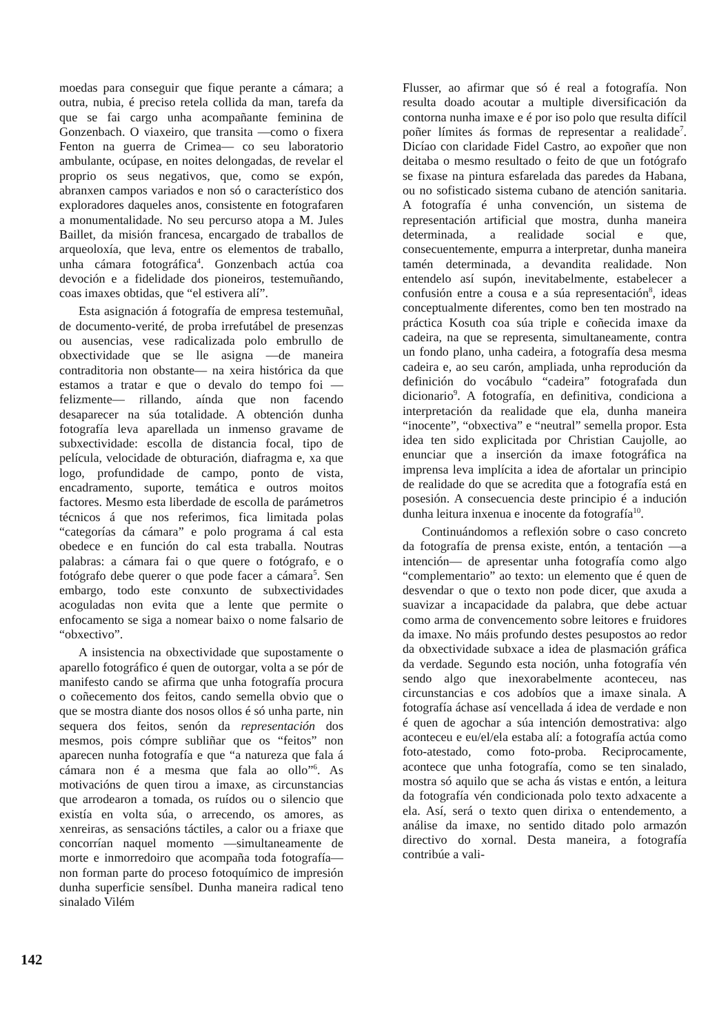moedas para conseguir que fique perante a cámara; a outra, nubia, é preciso retela collida da man, tarefa da que se fai cargo unha acompañante feminina de Gonzenbach. O viaxeiro, que transita —como o fixera Fenton na guerra de Crimea— co seu laboratorio ambulante, ocúpase, en noites delongadas, de revelar el proprio os seus negativos, que, como se expón, abranxen campos variados e non só o característico dos exploradores daqueles anos, consistente en fotografaren a monumentalidade. No seu percurso atopa a M. Jules Baillet, da misión francesa, encargado de traballos de arqueoloxía, que leva, entre os elementos de traballo, unha cámara fotográfica<sup>4</sup>. Gonzenbach actúa coa devoción e a fidelidade dos pioneiros, testemuñando, coas imaxes obtidas, que “el estivera alí”.
Esta asignación á fotografía de empresa testemuñal, de documento-verité, de proba irrefutábel de presenzas ou ausencias, vese radicalizada polo embrullo de obxectividade que se lle asigna —de maneira contraditoria non obstante— na xeira histórica da que estamos a tratar e que o devalo do tempo foi —felizmente— rillando, aínda que non facendo desaparecer na súa totalidade. A obtención dunha fotografía leva aparellada un inmenso gravame de subxectividade: escolla de distancia focal, tipo de película, velocidade de obturación, diafragma e, xa que logo, profundidade de campo, ponto de vista, encadramento, suporte, temática e outros moitos factores. Mesmo esta liberdade de escolla de parámetros técnicos á que nos referimos, fica limitada polas “categorías da cámara” e polo programa á cal esta obedece e en función do cal esta traballa. Noutras palabras: a cámara fai o que quere o fotógrafo, e o fotógrafo debe querer o que pode facer a cámara<sup>5</sup>. Sen embargo, todo este conxunto de subxectividades acoguladas non evita que a lente que permite o enfocamento se siga a nomear baixo o nome falsario de “obxectivo”.
A insistencia na obxectividade que supostamente o aparello fotográfico é quen de outorgar, volta a se pór de manifesto cando se afirma que unha fotografía procura o coñecemento dos feitos, cando semella obvio que o que se mostra diante dos nosos ollos é só unha parte, nin sequera dos feitos, senón da representación dos mesmos, pois cómpre subliñar que os “feitos” non aparecen nunha fotografía e que “a natureza que fala á cámara non é a mesma que fala ao ollo”<sup>6</sup>. As motivacións de quen tirou a imaxe, as circunstancias que arrodearon a tomada, os ruídos ou o silencio que existía en volta súa, o arrecendo, os amores, as xenreiras, as sensacións táctiles, a calor ou a friaxe que concorrían naquel momento —simultaneamente de morte e inmorredoiro que acompaña toda fotografía— non forman parte do proceso fotoquímico de impresión dunha superficie sensíbel. Dunha maneira radical teno sinalado Vilém
Flusser, ao afirmar que só é real a fotografía. Non resulta doado acoutar a multiple diversificación da contorna nunha imaxe e é por iso polo que resulta difícil poñer límites ás formas de representar a realidade<sup>7</sup>. Dicíao con claridade Fidel Castro, ao expoñer que non deitaba o mesmo resultado o feito de que un fotógrafo se fixase na pintura esfarelada das paredes da Habana, ou no sofisticado sistema cubano de atención sanitaria. A fotografía é unha convención, un sistema de representación artificial que mostra, dunha maneira determinada, a realidade social e que, consecuentemente, empurra a interpretar, dunha maneira tamén determinada, a devandita realidade. Non entendelo así supón, inevitabelmente, estabelecer a confusión entre a cousa e a súa representación<sup>8</sup>, ideas conceptualmente diferentes, como ben ten mostrado na práctica Kosuth coa súa triple e coñecida imaxe da cadeira, na que se representa, simultaneamente, contra un fondo plano, unha cadeira, a fotografía desa mesma cadeira e, ao seu carón, ampliada, unha reprodución da definición do vocábulo “cadeira” fotografada dun dicionario<sup>9</sup>. A fotografía, en definitiva, condiciona a interpretación da realidade que ela, dunha maneira “inocente”, “obxectiva” e “neutral” semella propor. Esta idea ten sido explicitada por Christian Caujolle, ao enunciar que a inserción da imaxe fotográfica na imprensa leva implícita a idea de afortalar un principio de realidade do que se acredita que a fotografía está en posesión. A consecuencia deste principio é a indución dunha leitura inxenua e inocente da fotografía<sup>10</sup>.
Continuándomos a reflexión sobre o caso concreto da fotografía de prensa existe, entón, a tentación —a intención— de apresentar unha fotografía como algo “complementario” ao texto: un elemento que é quen de desvendar o que o texto non pode dicer, que axuda a suavizar a incapacidade da palabra, que debe actuar como arma de convencemento sobre leitores e fruidores da imaxe. No máis profundo destes pesupostos ao redor da obxectividade subxace a idea de plasmación gráfica da verdade. Segundo esta noción, unha fotografía vén sendo algo que inexorabelmente aconteceu, nas circunstancias e cos adobíos que a imaxe sinala. A fotografía áchase así vencellada á idea de verdade e non é quen de agochar a súa intención demostrativa: algo aconteceu e eu/el/ela estaba alí: a fotografía actúa como foto-atestado, como foto-proba. Reciprocamente, acontece que unha fotografía, como se ten sinalado, mostra só aquilo que se acha ás vistas e entón, a leitura da fotografía vén condicionada polo texto adxacente a ela. Así, será o texto quen dirixa o entendemento, a análise da imaxe, no sentido ditado polo armazón directivo do xornal. Desta maneira, a fotografía contribúe a vali-
142